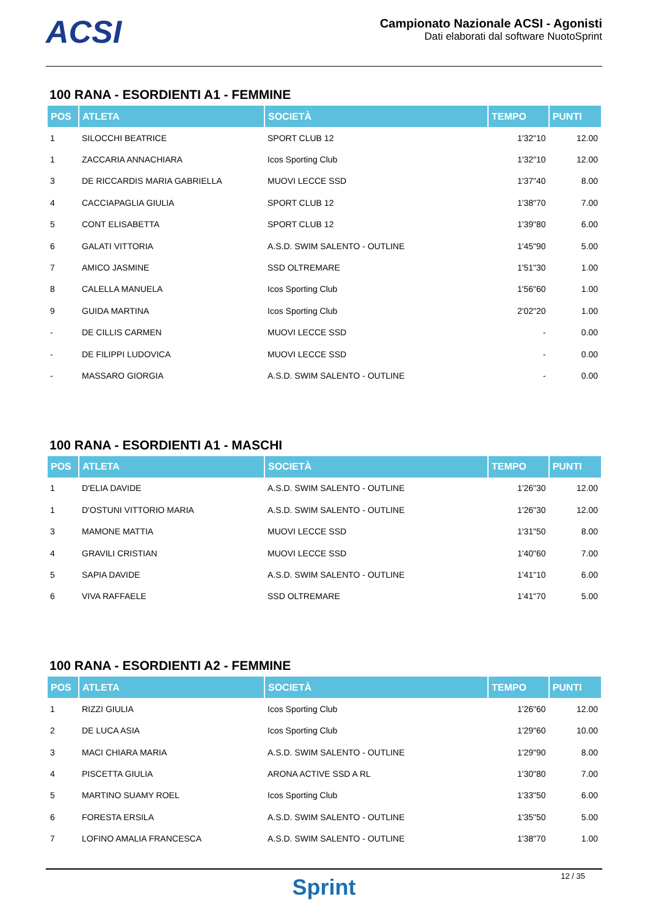ACSI
Campionato Nazionale ACSI - Agonisti
Dati elaborati dal software NuotoSprint
100 RANA - ESORDIENTI A1 - FEMMINE
| POS | ATLETA | SOCIETÀ | TEMPO | PUNTI |
| --- | --- | --- | --- | --- |
| 1 | SILOCCHI BEATRICE | SPORT CLUB 12 | 1'32"10 | 12.00 |
| 1 | ZACCARIA ANNACHIARA | Icos Sporting Club | 1'32"10 | 12.00 |
| 3 | DE RICCARDIS MARIA GABRIELLA | MUOVI LECCE SSD | 1'37"40 | 8.00 |
| 4 | CACCIAPAGLIA GIULIA | SPORT CLUB 12 | 1'38"70 | 7.00 |
| 5 | CONT ELISABETTA | SPORT CLUB 12 | 1'39"80 | 6.00 |
| 6 | GALATI VITTORIA | A.S.D. SWIM SALENTO - OUTLINE | 1'45"90 | 5.00 |
| 7 | AMICO JASMINE | SSD OLTREMARE | 1'51"30 | 1.00 |
| 8 | CALELLA MANUELA | Icos Sporting Club | 1'56"60 | 1.00 |
| 9 | GUIDA MARTINA | Icos Sporting Club | 2'02"20 | 1.00 |
| - | DE CILLIS CARMEN | MUOVI LECCE SSD | - | 0.00 |
| - | DE FILIPPI LUDOVICA | MUOVI LECCE SSD | - | 0.00 |
| - | MASSARO GIORGIA | A.S.D. SWIM SALENTO - OUTLINE | - | 0.00 |
100 RANA - ESORDIENTI A1 - MASCHI
| POS | ATLETA | SOCIETÀ | TEMPO | PUNTI |
| --- | --- | --- | --- | --- |
| 1 | D'ELIA DAVIDE | A.S.D. SWIM SALENTO - OUTLINE | 1'26"30 | 12.00 |
| 1 | D'OSTUNI VITTORIO MARIA | A.S.D. SWIM SALENTO - OUTLINE | 1'26"30 | 12.00 |
| 3 | MAMONE MATTIA | MUOVI LECCE SSD | 1'31"50 | 8.00 |
| 4 | GRAVILI CRISTIAN | MUOVI LECCE SSD | 1'40"60 | 7.00 |
| 5 | SAPIA DAVIDE | A.S.D. SWIM SALENTO - OUTLINE | 1'41"10 | 6.00 |
| 6 | VIVA RAFFAELE | SSD OLTREMARE | 1'41"70 | 5.00 |
100 RANA - ESORDIENTI A2 - FEMMINE
| POS | ATLETA | SOCIETÀ | TEMPO | PUNTI |
| --- | --- | --- | --- | --- |
| 1 | RIZZI GIULIA | Icos Sporting Club | 1'26"60 | 12.00 |
| 2 | DE LUCA ASIA | Icos Sporting Club | 1'29"60 | 10.00 |
| 3 | MACI CHIARA MARIA | A.S.D. SWIM SALENTO - OUTLINE | 1'29"90 | 8.00 |
| 4 | PISCETTA GIULIA | ARONA ACTIVE SSD A RL | 1'30"80 | 7.00 |
| 5 | MARTINO SUAMY ROEL | Icos Sporting Club | 1'33"50 | 6.00 |
| 6 | FORESTA ERSILA | A.S.D. SWIM SALENTO - OUTLINE | 1'35"50 | 5.00 |
| 7 | LOFINO AMALIA FRANCESCA | A.S.D. SWIM SALENTO - OUTLINE | 1'38"70 | 1.00 |
12 / 35
Sprint